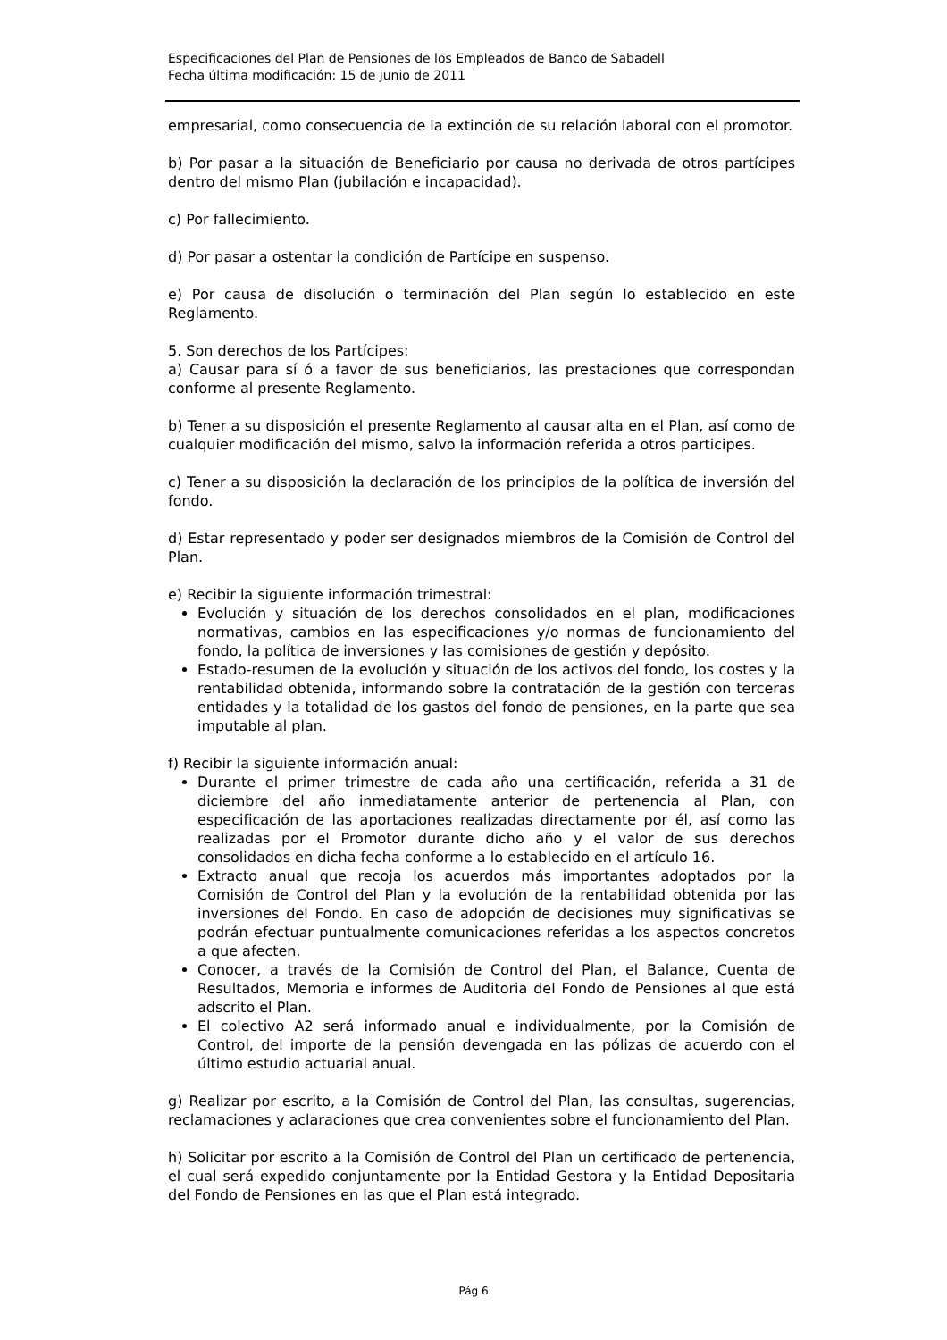Especificaciones del Plan de Pensiones de los Empleados de Banco de Sabadell
Fecha última modificación: 15 de junio de 2011
empresarial, como consecuencia de la extinción de su relación laboral con el promotor.
b) Por pasar a la situación de Beneficiario por causa no derivada de otros partícipes dentro del mismo Plan (jubilación e incapacidad).
c) Por fallecimiento.
d) Por pasar a ostentar la condición de Partícipe en suspenso.
e) Por causa de disolución o terminación del Plan según lo establecido en este Reglamento.
5. Son derechos de los Partícipes:
a) Causar para sí ó a favor de sus beneficiarios, las prestaciones que correspondan conforme al presente Reglamento.
b) Tener a su disposición el presente Reglamento al causar alta en el Plan, así como de cualquier modificación del mismo, salvo la información referida a otros participes.
c) Tener a su disposición la declaración de los principios de la política de inversión del fondo.
d) Estar representado y poder ser designados miembros de la Comisión de Control del Plan.
e) Recibir la siguiente información trimestral:
Evolución y situación de los derechos consolidados en el plan, modificaciones normativas, cambios en las especificaciones y/o normas de funcionamiento del fondo, la política de inversiones y las comisiones de gestión y depósito.
Estado-resumen de la evolución y situación de los activos del fondo, los costes y la rentabilidad obtenida, informando sobre la contratación de la gestión con terceras entidades y la totalidad de los gastos del fondo de pensiones, en la parte que sea imputable al plan.
f) Recibir la siguiente información anual:
Durante el primer trimestre de cada año una certificación, referida a 31 de diciembre del año inmediatamente anterior de pertenencia al Plan, con especificación de las aportaciones realizadas directamente por él, así como las realizadas por el Promotor durante dicho año y el valor de sus derechos consolidados en dicha fecha conforme a lo establecido en el artículo 16.
Extracto anual que recoja los acuerdos más importantes adoptados por la Comisión de Control del Plan y la evolución de la rentabilidad obtenida por las inversiones del Fondo. En caso de adopción de decisiones muy significativas se podrán efectuar puntualmente comunicaciones referidas a los aspectos concretos a que afecten.
Conocer, a través de la Comisión de Control del Plan, el Balance, Cuenta de Resultados, Memoria e informes de Auditoria del Fondo de Pensiones al que está adscrito el Plan.
El colectivo A2 será informado anual e individualmente, por la Comisión de Control, del importe de la pensión devengada en las pólizas de acuerdo con el último estudio actuarial anual.
g) Realizar por escrito, a la Comisión de Control del Plan, las consultas, sugerencias, reclamaciones y aclaraciones que crea convenientes sobre el funcionamiento del Plan.
h) Solicitar por escrito a la Comisión de Control del Plan un certificado de pertenencia, el cual será expedido conjuntamente por la Entidad Gestora y la Entidad Depositaria del Fondo de Pensiones en las que el Plan está integrado.
Pág 6